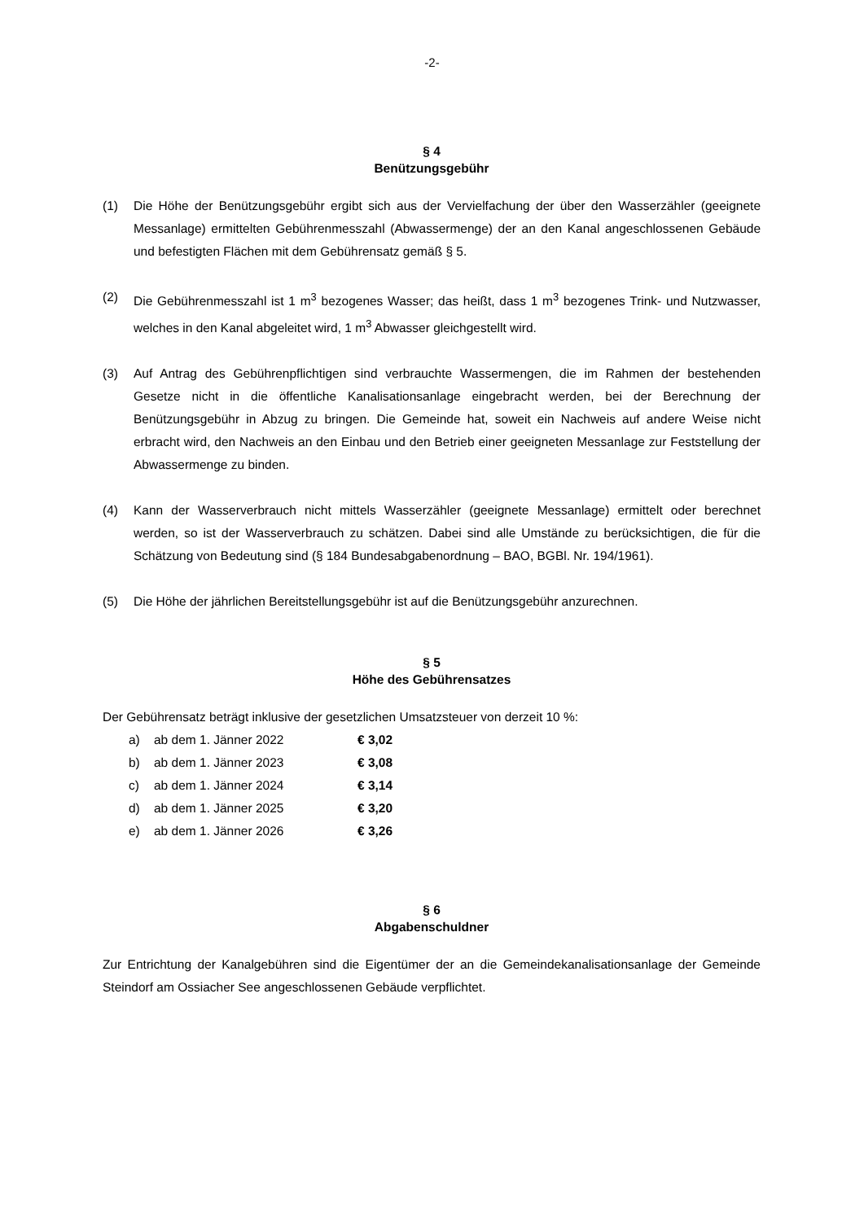-2-
§ 4
Benützungsgebühr
(1) Die Höhe der Benützungsgebühr ergibt sich aus der Vervielfachung der über den Wasserzähler (geeignete Messanlage) ermittelten Gebührenmesszahl (Abwassermenge) der an den Kanal angeschlossenen Gebäude und befestigten Flächen mit dem Gebührensatz gemäß § 5.
(2) Die Gebührenmesszahl ist 1 m<sup>3</sup> bezogenes Wasser; das heißt, dass 1 m<sup>3</sup> bezogenes Trink- und Nutzwasser, welches in den Kanal abgeleitet wird, 1 m<sup>3</sup> Abwasser gleichgestellt wird.
(3) Auf Antrag des Gebührenpflichtigen sind verbrauchte Wassermengen, die im Rahmen der bestehenden Gesetze nicht in die öffentliche Kanalisationsanlage eingebracht werden, bei der Berechnung der Benützungsgebühr in Abzug zu bringen. Die Gemeinde hat, soweit ein Nachweis auf andere Weise nicht erbracht wird, den Nachweis an den Einbau und den Betrieb einer geeigneten Messanlage zur Feststellung der Abwassermenge zu binden.
(4) Kann der Wasserverbrauch nicht mittels Wasserzähler (geeignete Messanlage) ermittelt oder berechnet werden, so ist der Wasserverbrauch zu schätzen. Dabei sind alle Umstände zu berücksichtigen, die für die Schätzung von Bedeutung sind (§ 184 Bundesabgabenordnung – BAO, BGBl. Nr. 194/1961).
(5) Die Höhe der jährlichen Bereitstellungsgebühr ist auf die Benützungsgebühr anzurechnen.
§ 5
Höhe des Gebührensatzes
Der Gebührensatz beträgt inklusive der gesetzlichen Umsatzsteuer von derzeit 10 %:
a) ab dem 1. Jänner 2022 € 3,02
b) ab dem 1. Jänner 2023 € 3,08
c) ab dem 1. Jänner 2024 € 3,14
d) ab dem 1. Jänner 2025 € 3,20
e) ab dem 1. Jänner 2026 € 3,26
§ 6
Abgabenschuldner
Zur Entrichtung der Kanalgebühren sind die Eigentümer der an die Gemeindekanalisationsanlage der Gemeinde Steindorf am Ossiacher See angeschlossenen Gebäude verpflichtet.